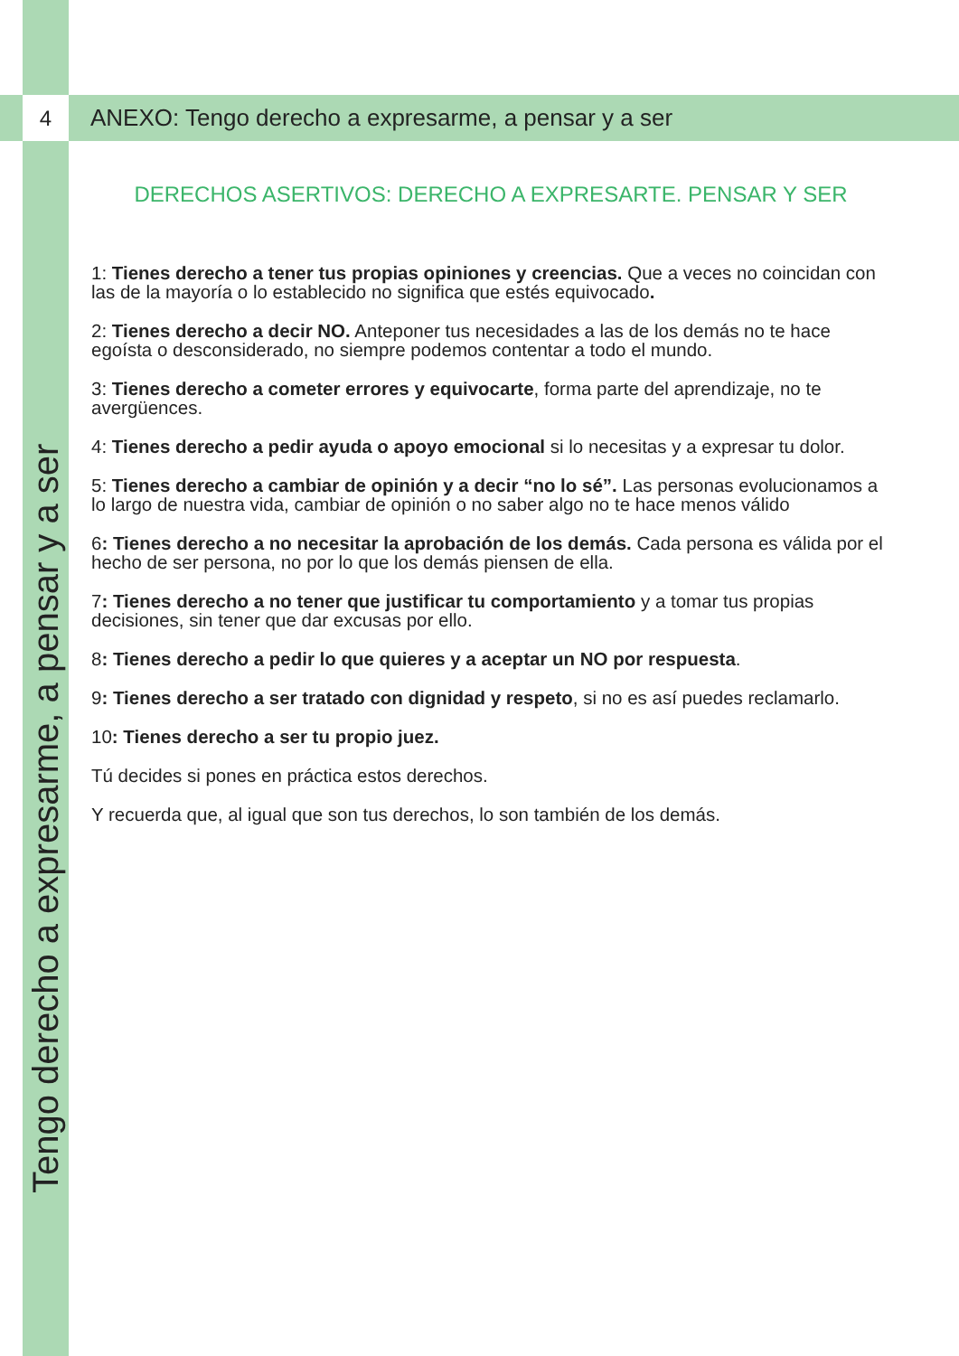Tengo derecho a expresarme, a pensar y a ser
4 ANEXO: Tengo derecho a expresarme, a pensar y a ser
DERECHOS ASERTIVOS: DERECHO A EXPRESARTE. PENSAR Y SER
1: Tienes derecho a tener tus propias opiniones y creencias. Que a veces no coincidan con las de la mayoría o lo establecido no significa que estés equivocado.
2: Tienes derecho a decir NO. Anteponer tus necesidades a las de los demás no te hace egoísta o desconsiderado, no siempre podemos contentar a todo el mundo.
3: Tienes derecho a cometer errores y equivocarte, forma parte del aprendizaje, no te avergüences.
4: Tienes derecho a pedir ayuda o apoyo emocional si lo necesitas y a expresar tu dolor.
5: Tienes derecho a cambiar de opinión y a decir “no lo sé”. Las personas evolucionamos a lo largo de nuestra vida, cambiar de opinión o no saber algo no te hace menos válido
6: Tienes derecho a no necesitar la aprobación de los demás. Cada persona es válida por el hecho de ser persona, no por lo que los demás piensen de ella.
7: Tienes derecho a no tener que justificar tu comportamiento y a tomar tus propias decisiones, sin tener que dar excusas por ello.
8: Tienes derecho a pedir lo que quieres y a aceptar un NO por respuesta.
9: Tienes derecho a ser tratado con dignidad y respeto, si no es así puedes reclamarlo.
10: Tienes derecho a ser tu propio juez.
Tú decides si pones en práctica estos derechos.
Y recuerda que, al igual que son tus derechos, lo son también de los demás.